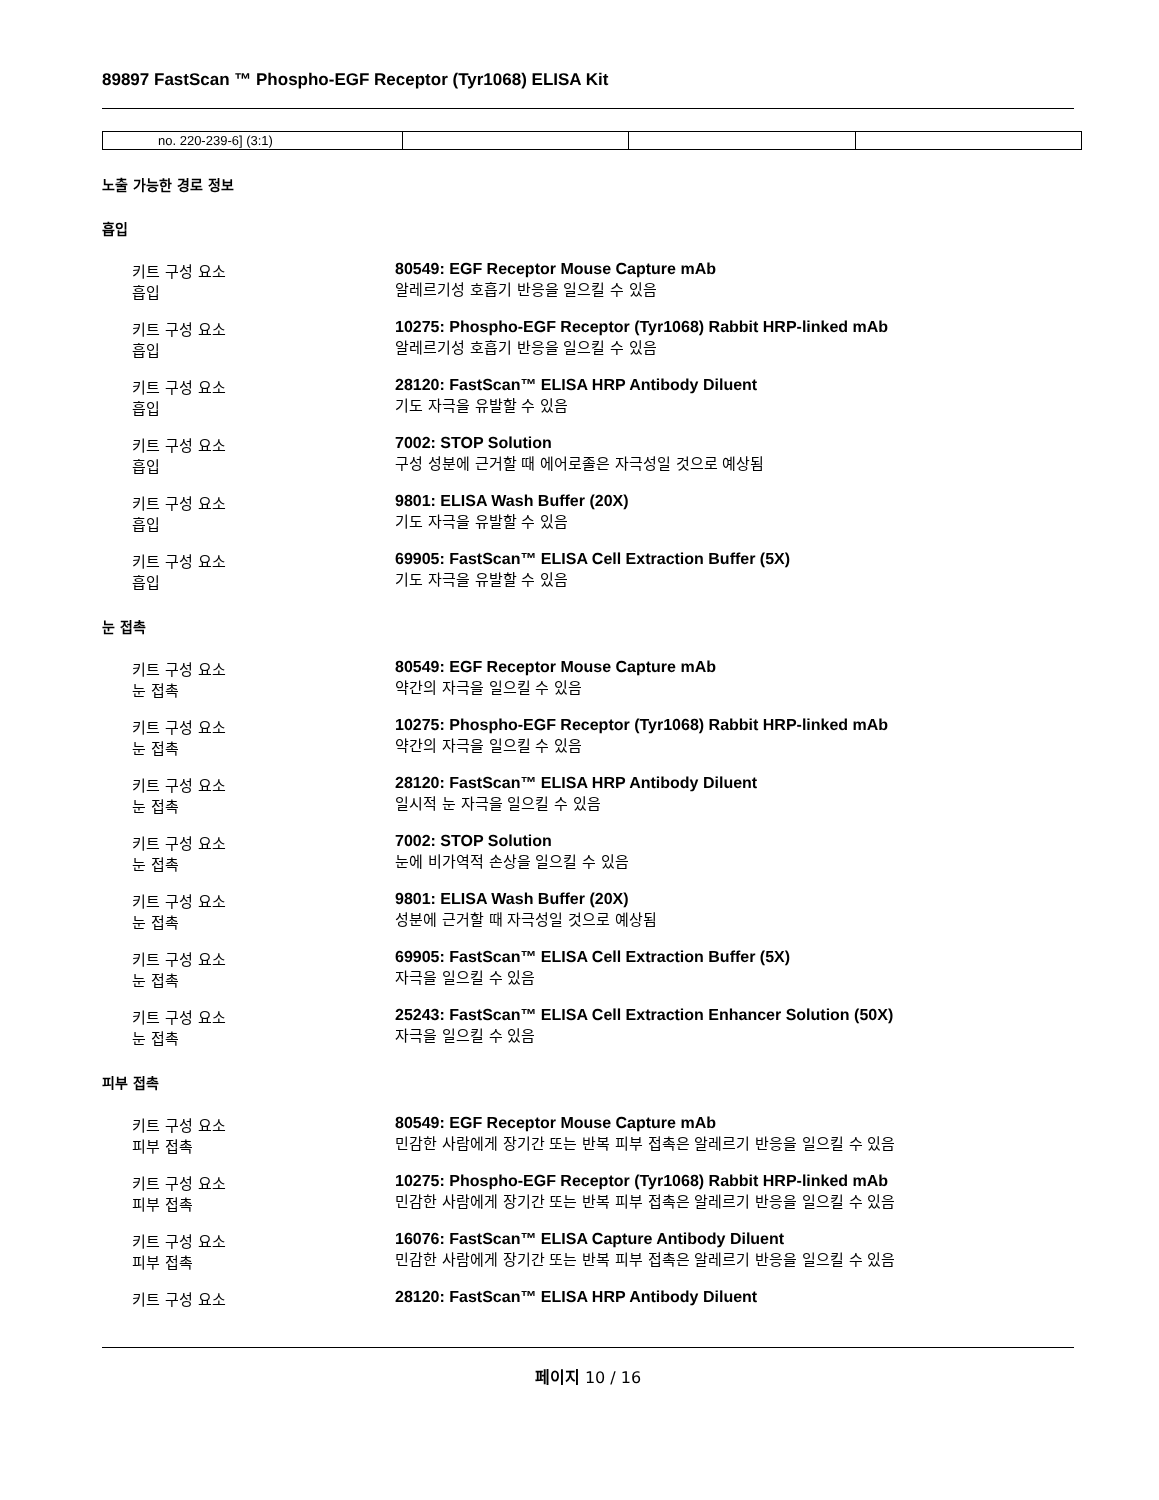89897 FastScan ™ Phospho-EGF Receptor (Tyr1068) ELISA Kit
| no. 220-239-6] (3:1) | | | |
노출 가능한 경로 정보
흡입
키트 구성 요소
흡입
80549: EGF Receptor Mouse Capture mAb
알레르기성 호흡기 반응을 일으킬 수 있음
키트 구성 요소
흡입
10275: Phospho-EGF Receptor (Tyr1068) Rabbit HRP-linked mAb
알레르기성 호흡기 반응을 일으킬 수 있음
키트 구성 요소
흡입
28120: FastScan™ ELISA HRP Antibody Diluent
기도 자극을 유발할 수 있음
키트 구성 요소
흡입
7002: STOP Solution
구성 성분에 근거할 때 에어로졸은 자극성일 것으로 예상됨
키트 구성 요소
흡입
9801: ELISA Wash Buffer (20X)
기도 자극을 유발할 수 있음
키트 구성 요소
흡입
69905: FastScan™ ELISA Cell Extraction Buffer (5X)
기도 자극을 유발할 수 있음
눈 접촉
키트 구성 요소
눈 접촉
80549: EGF Receptor Mouse Capture mAb
약간의 자극을 일으킬 수 있음
키트 구성 요소
눈 접촉
10275: Phospho-EGF Receptor (Tyr1068) Rabbit HRP-linked mAb
약간의 자극을 일으킬 수 있음
키트 구성 요소
눈 접촉
28120: FastScan™ ELISA HRP Antibody Diluent
일시적 눈 자극을 일으킬 수 있음
키트 구성 요소
눈 접촉
7002: STOP Solution
눈에 비가역적 손상을 일으킬 수 있음
키트 구성 요소
눈 접촉
9801: ELISA Wash Buffer (20X)
성분에 근거할 때 자극성일 것으로 예상됨
키트 구성 요소
눈 접촉
69905: FastScan™ ELISA Cell Extraction Buffer (5X)
자극을 일으킬 수 있음
키트 구성 요소
눈 접촉
25243: FastScan™ ELISA Cell Extraction Enhancer Solution (50X)
자극을 일으킬 수 있음
피부 접촉
키트 구성 요소
피부 접촉
80549: EGF Receptor Mouse Capture mAb
민감한 사람에게 장기간 또는 반복 피부 접촉은 알레르기 반응을 일으킬 수 있음
키트 구성 요소
피부 접촉
10275: Phospho-EGF Receptor (Tyr1068) Rabbit HRP-linked mAb
민감한 사람에게 장기간 또는 반복 피부 접촉은 알레르기 반응을 일으킬 수 있음
키트 구성 요소
피부 접촉
16076: FastScan™ ELISA Capture Antibody Diluent
민감한 사람에게 장기간 또는 반복 피부 접촉은 알레르기 반응을 일으킬 수 있음
키트 구성 요소 28120: FastScan™ ELISA HRP Antibody Diluent
페이지 10 / 16